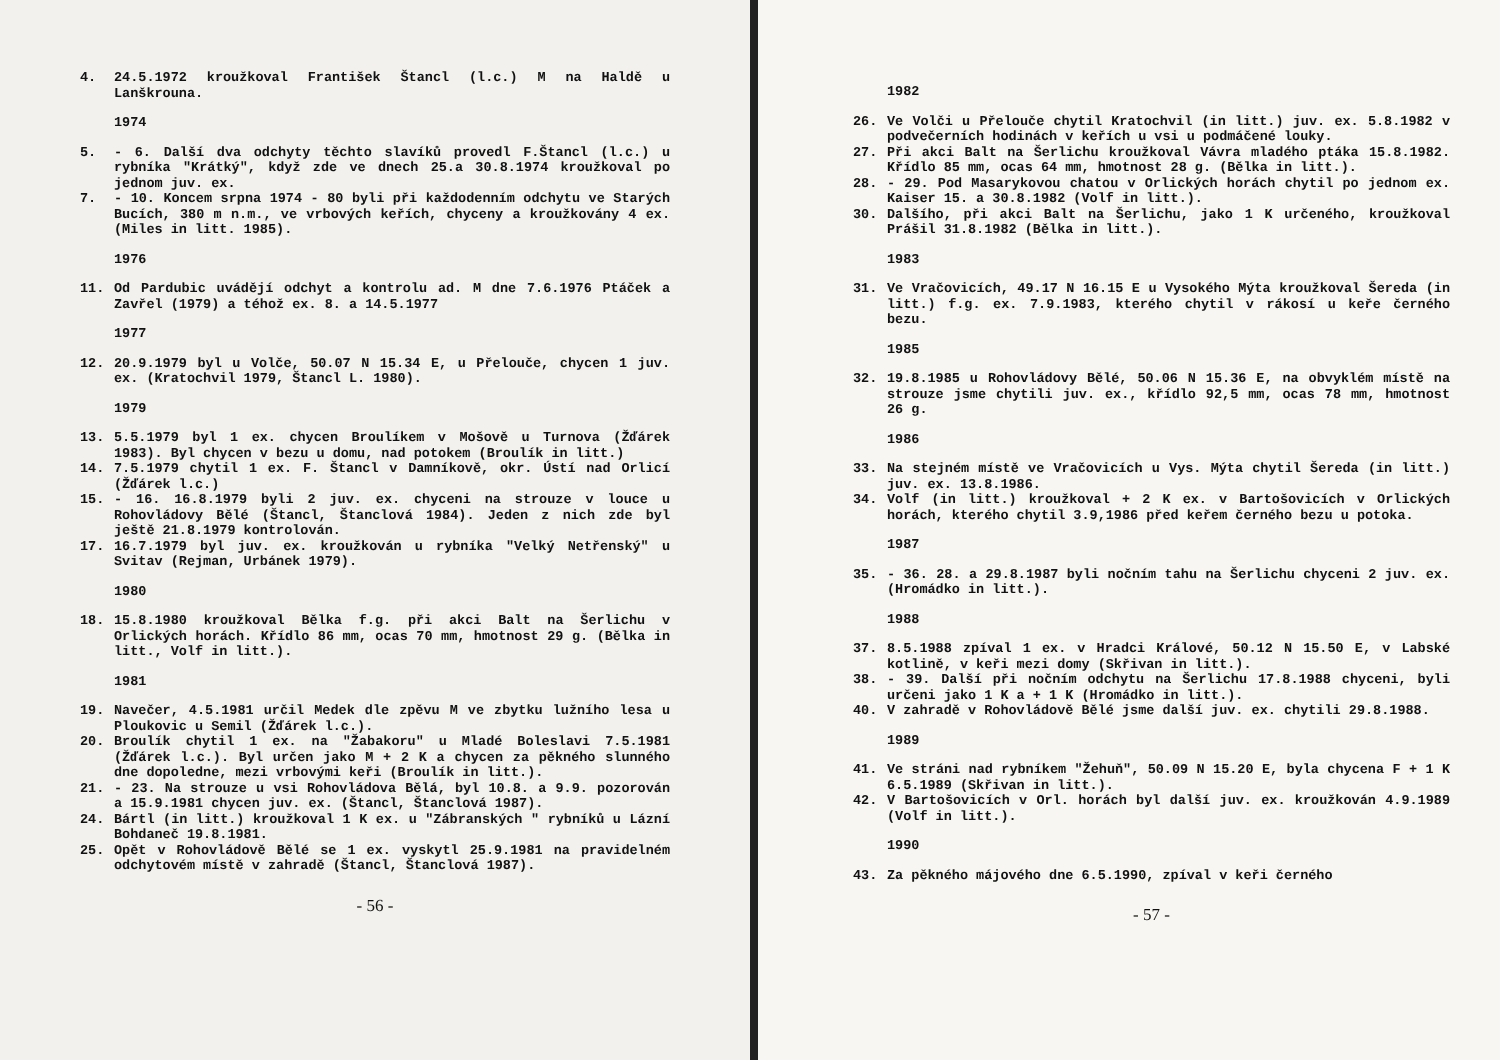4. 24.5.1972 kroužkoval František Štancl (l.c.) M na Haldě u Lanškrouna.
1974
5. - 6. Další dva odchyty těchto slavíků provedl F.Štancl (l.c.) u rybníka "Krátký", když zde ve dnech 25.a 30.8.1974 kroužkoval po jednom juv. ex.
7. - 10. Koncem srpna 1974 - 80 byli při každodenním odchytu ve Starých Bucích, 380 m n.m., ve vrbových keřích, chyceny a kroužkovány 4 ex. (Miles in litt. 1985).
1976
11. Od Pardubic uvádějí odchyt a kontrolu ad. M dne 7.6.1976 Ptáček a Zavřel (1979) a téhož ex. 8. a 14.5.1977
1977
12. 20.9.1979 byl u Volče, 50.07 N 15.34 E, u Přelouče, chycen 1 juv. ex. (Kratochvil 1979, Štancl L. 1980).
1979
13. 5.5.1979 byl 1 ex. chycen Broulíkem v Mošově u Turnova (Žďárek 1983). Byl chycen v bezu u domu, nad potokem (Broulík in litt.)
14. 7.5.1979 chytil 1 ex. F. Štancl v Damníkově, okr. Ústí nad Orlicí (Žďárek l.c.)
15. - 16. 16.8.1979 byli 2 juv. ex. chyceni na strouze v louce u Rohovládovy Bělé (Štancl, Štanclová 1984). Jeden z nich zde byl ještě 21.8.1979 kontrolován.
17. 16.7.1979 byl juv. ex. kroužkován u rybníka "Velký Netřenský" u Svitav (Rejman, Urbánek 1979).
1980
18. 15.8.1980 kroužkoval Bělka f.g. při akci Balt na Šerlichu v Orlických horách. Křídlo 86 mm, ocas 70 mm, hmotnost 29 g. (Bělka in litt., Volf in litt.).
1981
19. Navečer, 4.5.1981 určil Medek dle zpěvu M ve zbytku lužního lesa u Ploukovic u Semil (Žďárek l.c.).
20. Broulík chytil 1 ex. na "Žabakoru" u Mladé Boleslavi 7.5.1981 (Žďárek l.c.). Byl určen jako M + 2 K a chycen za pěkného slunného dne dopoledne, mezi vrbovými keři (Broulík in litt.).
21. - 23. Na strouze u vsi Rohovládova Bělá, byl 10.8. a 9.9. pozorován a 15.9.1981 chycen juv. ex. (Štancl, Štanclová 1987).
24. Bártl (in litt.) kroužkoval 1 K ex. u "Zábranských " rybníků u Lázní Bohdaneč 19.8.1981.
25. Opět v Rohovládově Bělé se 1 ex. vyskytl 25.9.1981 na pravidelném odchytovém místě v zahradě (Štancl, Štanclová 1987).
- 56 -
1982
26. Ve Volči u Přelouče chytil Kratochvil (in litt.) juv. ex. 5.8.1982 v podvečerních hodinách v keřích u vsi u podmáčené louky.
27. Při akci Balt na Šerlichu kroužkoval Vávra mladého ptáka 15.8.1982. Křídlo 85 mm, ocas 64 mm, hmotnost 28 g. (Bělka in litt.).
28. - 29. Pod Masarykovou chatou v Orlických horách chytil po jednom ex. Kaiser 15. a 30.8.1982 (Volf in litt.).
30. Dalšího, při akci Balt na Šerlichu, jako 1 K určeného, kroužkoval Prášil 31.8.1982 (Bělka in litt.).
1983
31. Ve Vračovicích, 49.17 N 16.15 E u Vysokého Mýta kroužkoval Šereda (in litt.) f.g. ex. 7.9.1983, kterého chytil v rákosí u keře černého bezu.
1985
32. 19.8.1985 u Rohovládovy Bělé, 50.06 N 15.36 E, na obvyklém místě na strouze jsme chytili juv. ex., křídlo 92,5 mm, ocas 78 mm, hmotnost 26 g.
1986
33. Na stejném místě ve Vračovicích u Vys. Mýta chytil Šereda (in litt.) juv. ex. 13.8.1986.
34. Volf (in litt.) kroužkoval + 2 K ex. v Bartošovicích v Orlických horách, kterého chytil 3.9,1986 před keřem černého bezu u potoka.
1987
35. - 36. 28. a 29.8.1987 byli nočním tahu na Šerlichu chyceni 2 juv. ex. (Hromádko in litt.).
1988
37. 8.5.1988 zpíval 1 ex. v Hradci Králové, 50.12 N 15.50 E, v Labské kotlině, v keři mezi domy (Skřivan in litt.).
38. - 39. Další při nočním odchytu na Šerlichu 17.8.1988 chyceni, byli určeni jako 1 K a + 1 K (Hromádko in litt.).
40. V zahradě v Rohovládově Bělé jsme další juv. ex. chytili 29.8.1988.
1989
41. Ve stráni nad rybníkem "Žehuň", 50.09 N 15.20 E, byla chycena F + 1 K 6.5.1989 (Skřivan in litt.).
42. V Bartošovicích v Orl. horách byl další juv. ex. kroužkován 4.9.1989 (Volf in litt.).
1990
43. Za pěkného májového dne 6.5.1990, zpíval v keři černého
- 57 -